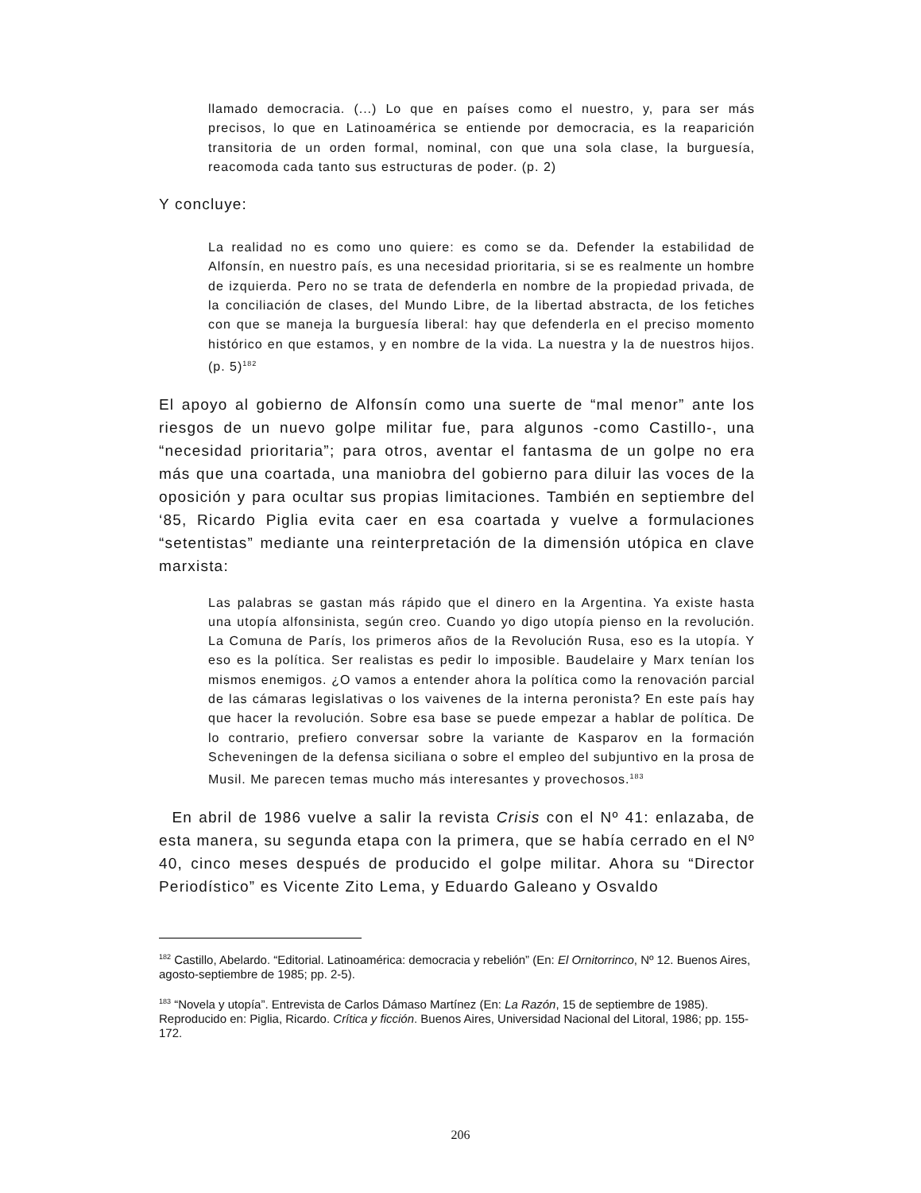llamado democracia. (...) Lo que en países como el nuestro, y, para ser más precisos, lo que en Latinoamérica se entiende por democracia, es la reaparición transitoria de un orden formal, nominal, con que una sola clase, la burguesía, reacomoda cada tanto sus estructuras de poder. (p. 2)
Y concluye:
La realidad no es como uno quiere: es como se da. Defender la estabilidad de Alfonsín, en nuestro país, es una necesidad prioritaria, si se es realmente un hombre de izquierda. Pero no se trata de defenderla en nombre de la propiedad privada, de la conciliación de clases, del Mundo Libre, de la libertad abstracta, de los fetiches con que se maneja la burguesía liberal: hay que defenderla en el preciso momento histórico en que estamos, y en nombre de la vida. La nuestra y la de nuestros hijos. (p. 5)<sup>182</sup>
El apoyo al gobierno de Alfonsín como una suerte de “mal menor” ante los riesgos de un nuevo golpe militar fue, para algunos -como Castillo-, una “necesidad prioritaria”; para otros, aventar el fantasma de un golpe no era más que una coartada, una maniobra del gobierno para diluir las voces de la oposición y para ocultar sus propias limitaciones. También en septiembre del ‘85, Ricardo Piglia evita caer en esa coartada y vuelve a formulaciones “setentistas” mediante una reinterpretación de la dimensión utópica en clave marxista:
Las palabras se gastan más rápido que el dinero en la Argentina. Ya existe hasta una utopía alfonsinista, según creo. Cuando yo digo utopía pienso en la revolución. La Comuna de París, los primeros años de la Revolución Rusa, eso es la utopía. Y eso es la política. Ser realistas es pedir lo imposible. Baudelaire y Marx tenían los mismos enemigos. ¿O vamos a entender ahora la política como la renovación parcial de las cámaras legislativas o los vaivenes de la interna peronista? En este país hay que hacer la revolución. Sobre esa base se puede empezar a hablar de política. De lo contrario, prefiero conversar sobre la variante de Kasparov en la formación Scheveningen de la defensa siciliana o sobre el empleo del subjuntivo en la prosa de Musil. Me parecen temas mucho más interesantes y provechosos.<sup>183</sup>
En abril de 1986 vuelve a salir la revista Crisis con el Nº 41: enlazaba, de esta manera, su segunda etapa con la primera, que se había cerrado en el Nº 40, cinco meses después de producido el golpe militar. Ahora su “Director Periodístico” es Vicente Zito Lema, y Eduardo Galeano y Osvaldo
<sup>182</sup> Castillo, Abelardo. “Editorial. Latinoamérica: democracia y rebelión” (En: El Ornitorrinco, Nº 12. Buenos Aires, agosto-septiembre de 1985; pp. 2-5).
<sup>183</sup> “Novela y utopía”. Entrevista de Carlos Dámaso Martínez (En: La Razón, 15 de septiembre de 1985). Reproducido en: Piglia, Ricardo. Crítica y ficción. Buenos Aires, Universidad Nacional del Litoral, 1986; pp. 155-172.
206